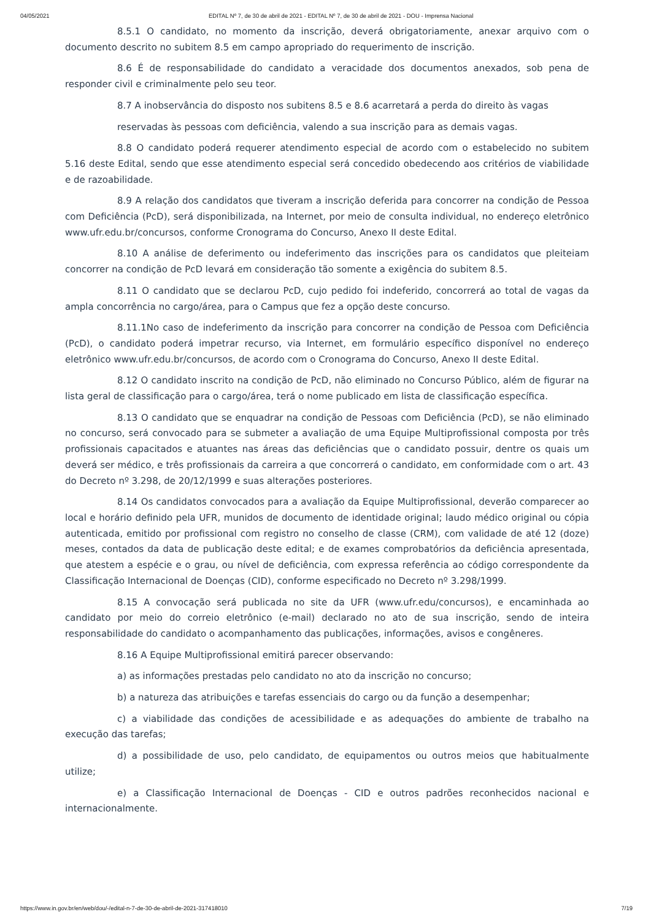04/05/2021 EDITAL Nº 7, de 30 de abril de 2021 - EDITAL Nº 7, de 30 de abril de 2021 - DOU - Imprensa Nacional
8.5.1 O candidato, no momento da inscrição, deverá obrigatoriamente, anexar arquivo com o documento descrito no subitem 8.5 em campo apropriado do requerimento de inscrição.
8.6 É de responsabilidade do candidato a veracidade dos documentos anexados, sob pena de responder civil e criminalmente pelo seu teor.
8.7 A inobservância do disposto nos subitens 8.5 e 8.6 acarretará a perda do direito às vagas
reservadas às pessoas com deficiência, valendo a sua inscrição para as demais vagas.
8.8 O candidato poderá requerer atendimento especial de acordo com o estabelecido no subitem 5.16 deste Edital, sendo que esse atendimento especial será concedido obedecendo aos critérios de viabilidade e de razoabilidade.
8.9 A relação dos candidatos que tiveram a inscrição deferida para concorrer na condição de Pessoa com Deficiência (PcD), será disponibilizada, na Internet, por meio de consulta individual, no endereço eletrônico www.ufr.edu.br/concursos, conforme Cronograma do Concurso, Anexo II deste Edital.
8.10 A análise de deferimento ou indeferimento das inscrições para os candidatos que pleiteiam concorrer na condição de PcD levará em consideração tão somente a exigência do subitem 8.5.
8.11 O candidato que se declarou PcD, cujo pedido foi indeferido, concorrerá ao total de vagas da ampla concorrência no cargo/área, para o Campus que fez a opção deste concurso.
8.11.1No caso de indeferimento da inscrição para concorrer na condição de Pessoa com Deficiência (PcD), o candidato poderá impetrar recurso, via Internet, em formulário específico disponível no endereço eletrônico www.ufr.edu.br/concursos, de acordo com o Cronograma do Concurso, Anexo II deste Edital.
8.12 O candidato inscrito na condição de PcD, não eliminado no Concurso Público, além de figurar na lista geral de classificação para o cargo/área, terá o nome publicado em lista de classificação específica.
8.13 O candidato que se enquadrar na condição de Pessoas com Deficiência (PcD), se não eliminado no concurso, será convocado para se submeter a avaliação de uma Equipe Multiprofissional composta por três profissionais capacitados e atuantes nas áreas das deficiências que o candidato possuir, dentre os quais um deverá ser médico, e três profissionais da carreira a que concorrerá o candidato, em conformidade com o art. 43 do Decreto nº 3.298, de 20/12/1999 e suas alterações posteriores.
8.14 Os candidatos convocados para a avaliação da Equipe Multiprofissional, deverão comparecer ao local e horário definido pela UFR, munidos de documento de identidade original; laudo médico original ou cópia autenticada, emitido por profissional com registro no conselho de classe (CRM), com validade de até 12 (doze) meses, contados da data de publicação deste edital; e de exames comprobatórios da deficiência apresentada, que atestem a espécie e o grau, ou nível de deficiência, com expressa referência ao código correspondente da Classificação Internacional de Doenças (CID), conforme especificado no Decreto nº 3.298/1999.
8.15 A convocação será publicada no site da UFR (www.ufr.edu/concursos), e encaminhada ao candidato por meio do correio eletrônico (e-mail) declarado no ato de sua inscrição, sendo de inteira responsabilidade do candidato o acompanhamento das publicações, informações, avisos e congêneres.
8.16 A Equipe Multiprofissional emitirá parecer observando:
a) as informações prestadas pelo candidato no ato da inscrição no concurso;
b) a natureza das atribuições e tarefas essenciais do cargo ou da função a desempenhar;
c) a viabilidade das condições de acessibilidade e as adequações do ambiente de trabalho na execução das tarefas;
d) a possibilidade de uso, pelo candidato, de equipamentos ou outros meios que habitualmente utilize;
e) a Classificação Internacional de Doenças - CID e outros padrões reconhecidos nacional e internacionalmente.
https://www.in.gov.br/en/web/dou/-/edital-n-7-de-30-de-abril-de-2021-317418010 7/19